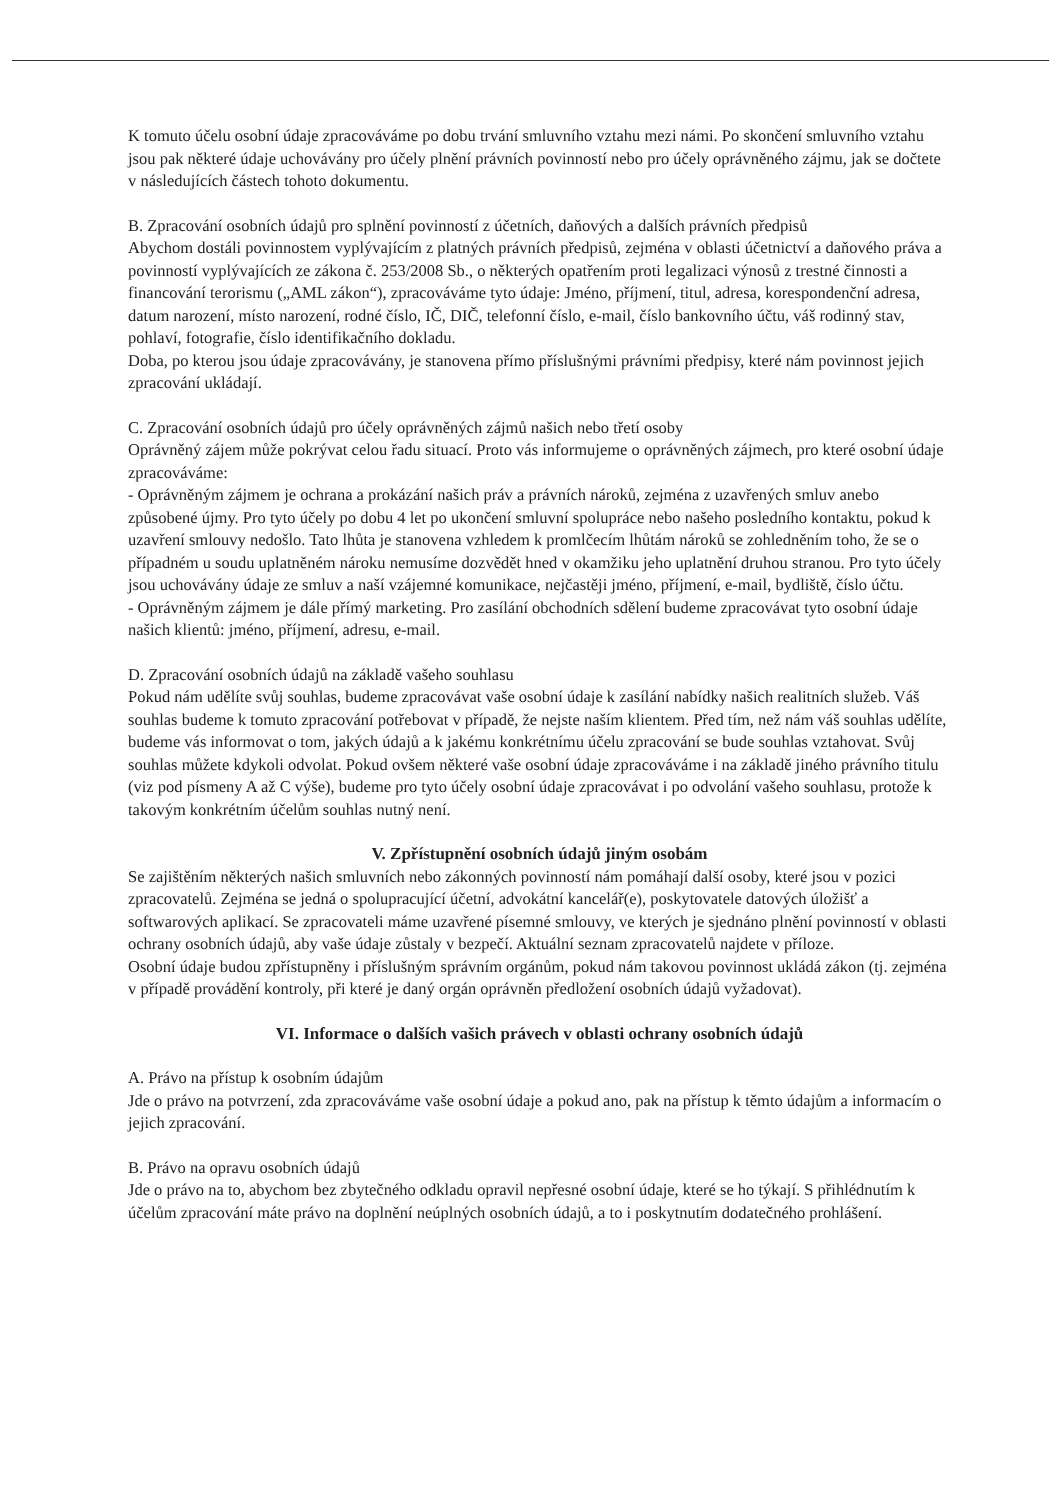K tomuto účelu osobní údaje zpracováváme po dobu trvání smluvního vztahu mezi námi. Po skončení smluvního vztahu jsou pak některé údaje uchovávány pro účely plnění právních povinností nebo pro účely oprávněného zájmu, jak se dočtete v následujících částech tohoto dokumentu.
B. Zpracování osobních údajů pro splnění povinností z účetních, daňových a dalších právních předpisů
Abychom dostáli povinnostem vyplývajícím z platných právních předpisů, zejména v oblasti účetnictví a daňového práva a povinností vyplývajících ze zákona č. 253/2008 Sb., o některých opatřením proti legalizaci výnosů z trestné činnosti a financování terorismu („AML zákon“), zpracováváme tyto údaje: Jméno, příjmení, titul, adresa, korespondenční adresa, datum narození, místo narození, rodné číslo, IČ, DIČ, telefonní číslo, e-mail, číslo bankovního účtu, váš rodinný stav, pohlaví, fotografie, číslo identifikačního dokladu.
Doba, po kterou jsou údaje zpracovávány, je stanovena přímo příslušnými právními předpisy, které nám povinnost jejich zpracování ukládají.
C. Zpracování osobních údajů pro účely oprávněných zájmů našich nebo třetí osoby
Oprávněný zájem může pokrývat celou řadu situací. Proto vás informujeme o oprávněných zájmech, pro které osobní údaje zpracováváme:
- Oprávněným zájmem je ochrana a prokázání našich práv a právních nároků, zejména z uzavřených smluv anebo způsobené újmy. Pro tyto účely po dobu 4 let po ukončení smluvní spolupráce nebo našeho posledního kontaktu, pokud k uzavření smlouvy nedošlo. Tato lhůta je stanovena vzhledem k promlčecím lhůtám nároků se zohledněním toho, že se o případném u soudu uplatněném nároku nemusíme dozvědět hned v okamžiku jeho uplatnění druhou stranou. Pro tyto účely jsou uchovávány údaje ze smluv a naší vzájemné komunikace, nejčastěji jméno, příjmení, e-mail, bydliště, číslo účtu.
- Oprávněným zájmem je dále přímý marketing. Pro zasílání obchodních sdělení budeme zpracovávat tyto osobní údaje našich klientů: jméno, příjmení, adresu, e-mail.
D. Zpracování osobních údajů na základě vašeho souhlasu
Pokud nám udělíte svůj souhlas, budeme zpracovávat vaše osobní údaje k zasílání nabídky našich realitních služeb. Váš souhlas budeme k tomuto zpracování potřebovat v případě, že nejste naším klientem. Před tím, než nám váš souhlas udělíte, budeme vás informovat o tom, jakých údajů a k jakému konkrétnímu účelu zpracování se bude souhlas vztahovat. Svůj souhlas můžete kdykoli odvolat. Pokud ovšem některé vaše osobní údaje zpracováváme i na základě jiného právního titulu (viz pod písmeny A až C výše), budeme pro tyto účely osobní údaje zpracovávat i po odvolání vašeho souhlasu, protože k takovým konkrétním účelům souhlas nutný není.
V. Zpřístupnění osobních údajů jiným osobám
Se zajištěním některých našich smluvních nebo zákonných povinností nám pomáhají další osoby, které jsou v pozici zpracovatelů. Zejména se jedná o spolupracující účetní, advokátní kancelář(e), poskytovatele datových úložišť a softwarových aplikací. Se zpracovateli máme uzavřené písemné smlouvy, ve kterých je sjednáno plnění povinností v oblasti ochrany osobních údajů, aby vaše údaje zůstaly v bezpečí. Aktuální seznam zpracovatelů najdete v příloze.
Osobní údaje budou zpřístupněny i příslušným správním orgánům, pokud nám takovou povinnost ukládá zákon (tj. zejména v případě provádění kontroly, při které je daný orgán oprávněn předložení osobních údajů vyžadovat).
VI. Informace o dalších vašich právech v oblasti ochrany osobních údajů
A. Právo na přístup k osobním údajům
Jde o právo na potvrzení, zda zpracováváme vaše osobní údaje a pokud ano, pak na přístup k těmto údajům a informacím o jejich zpracování.
B. Právo na opravu osobních údajů
Jde o právo na to, abychom bez zbytečného odkladu opravil nepřesné osobní údaje, které se ho týkají. S přihlédnutím k účelům zpracování máte právo na doplnění neúplných osobních údajů, a to i poskytnutím dodatečného prohlášení.